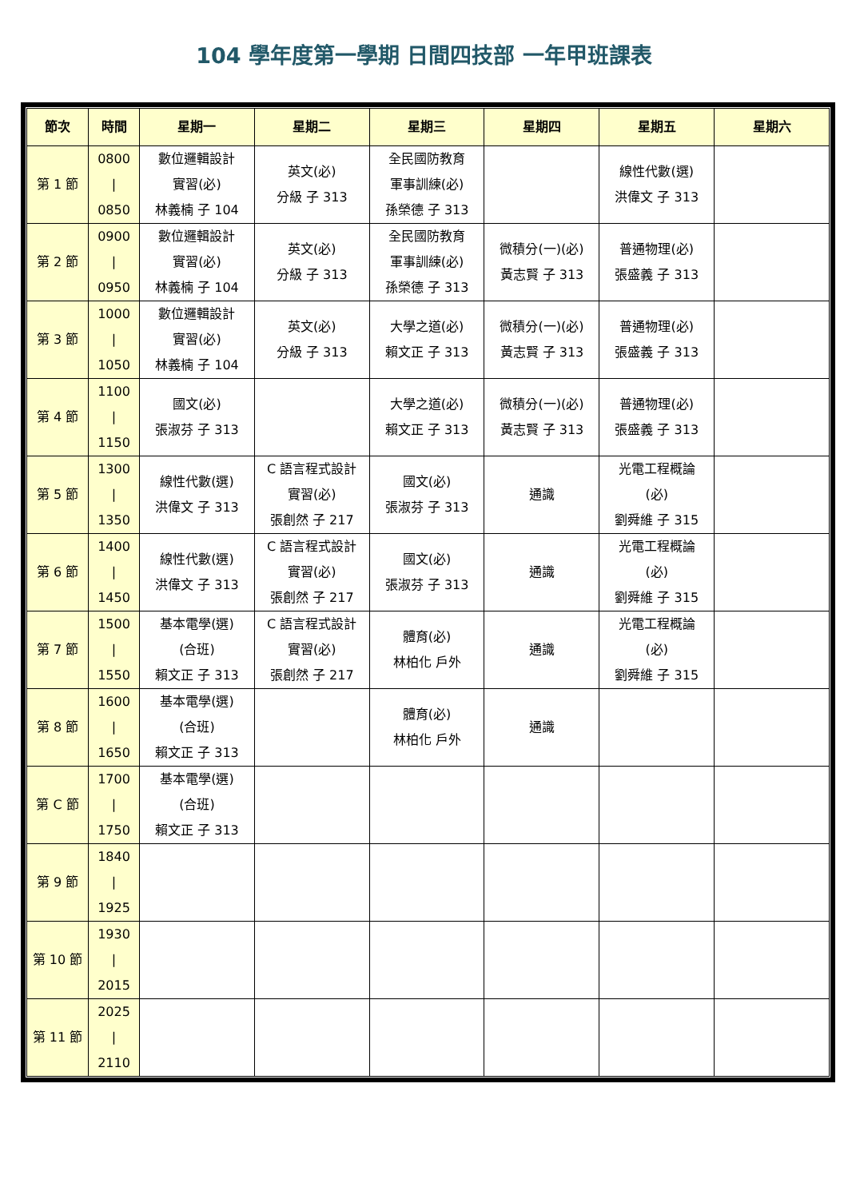104 學年度第一學期 日間四技部 一年甲班課表
| 節次 | 時間 | 星期一 | 星期二 | 星期三 | 星期四 | 星期五 | 星期六 |
| --- | --- | --- | --- | --- | --- | --- | --- |
| 第 1 節 | 0800 / 0850 | 數位邏輯設計 實習(必) 林義楠 子 104 | 英文(必) 分級 子 313 | 全民國防教育 軍事訓練(必) 孫榮德 子 313 | | 線性代數(選) 洪偉文 子 313 | |
| 第 2 節 | 0900 / 0950 | 數位邏輯設計 實習(必) 林義楠 子 104 | 英文(必) 分級 子 313 | 全民國防教育 軍事訓練(必) 孫榮德 子 313 | 微積分(一)(必) 黃志賢 子 313 | 普通物理(必) 張盛義 子 313 | |
| 第 3 節 | 1000 / 1050 | 數位邏輯設計 實習(必) 林義楠 子 104 | 英文(必) 分級 子 313 | 大學之道(必) 賴文正 子 313 | 微積分(一)(必) 黃志賢 子 313 | 普通物理(必) 張盛義 子 313 | |
| 第 4 節 | 1100 / 1150 | 國文(必) 張淑芬 子 313 | | 大學之道(必) 賴文正 子 313 | 微積分(一)(必) 黃志賢 子 313 | 普通物理(必) 張盛義 子 313 | |
| 第 5 節 | 1300 / 1350 | 線性代數(選) 洪偉文 子 313 | C 語言程式設計 實習(必) 張創然 子 217 | 國文(必) 張淑芬 子 313 | 通識 | 光電工程概論 (必) 劉舜維 子 315 | |
| 第 6 節 | 1400 / 1450 | 線性代數(選) 洪偉文 子 313 | C 語言程式設計 實習(必) 張創然 子 217 | 國文(必) 張淑芬 子 313 | 通識 | 光電工程概論 (必) 劉舜維 子 315 | |
| 第 7 節 | 1500 / 1550 | 基本電學(選) (合班) 賴文正 子 313 | C 語言程式設計 實習(必) 張創然 子 217 | 體育(必) 林柏化 戶外 | 通識 | 光電工程概論 (必) 劉舜維 子 315 | |
| 第 8 節 | 1600 / 1650 | 基本電學(選) (合班) 賴文正 子 313 | | 體育(必) 林柏化 戶外 | 通識 | | |
| 第 C 節 | 1700 / 1750 | 基本電學(選) (合班) 賴文正 子 313 | | | | | |
| 第 9 節 | 1840 / 1925 | | | | | | |
| 第 10 節 | 1930 / 2015 | | | | | | |
| 第 11 節 | 2025 / 2110 | | | | | | |